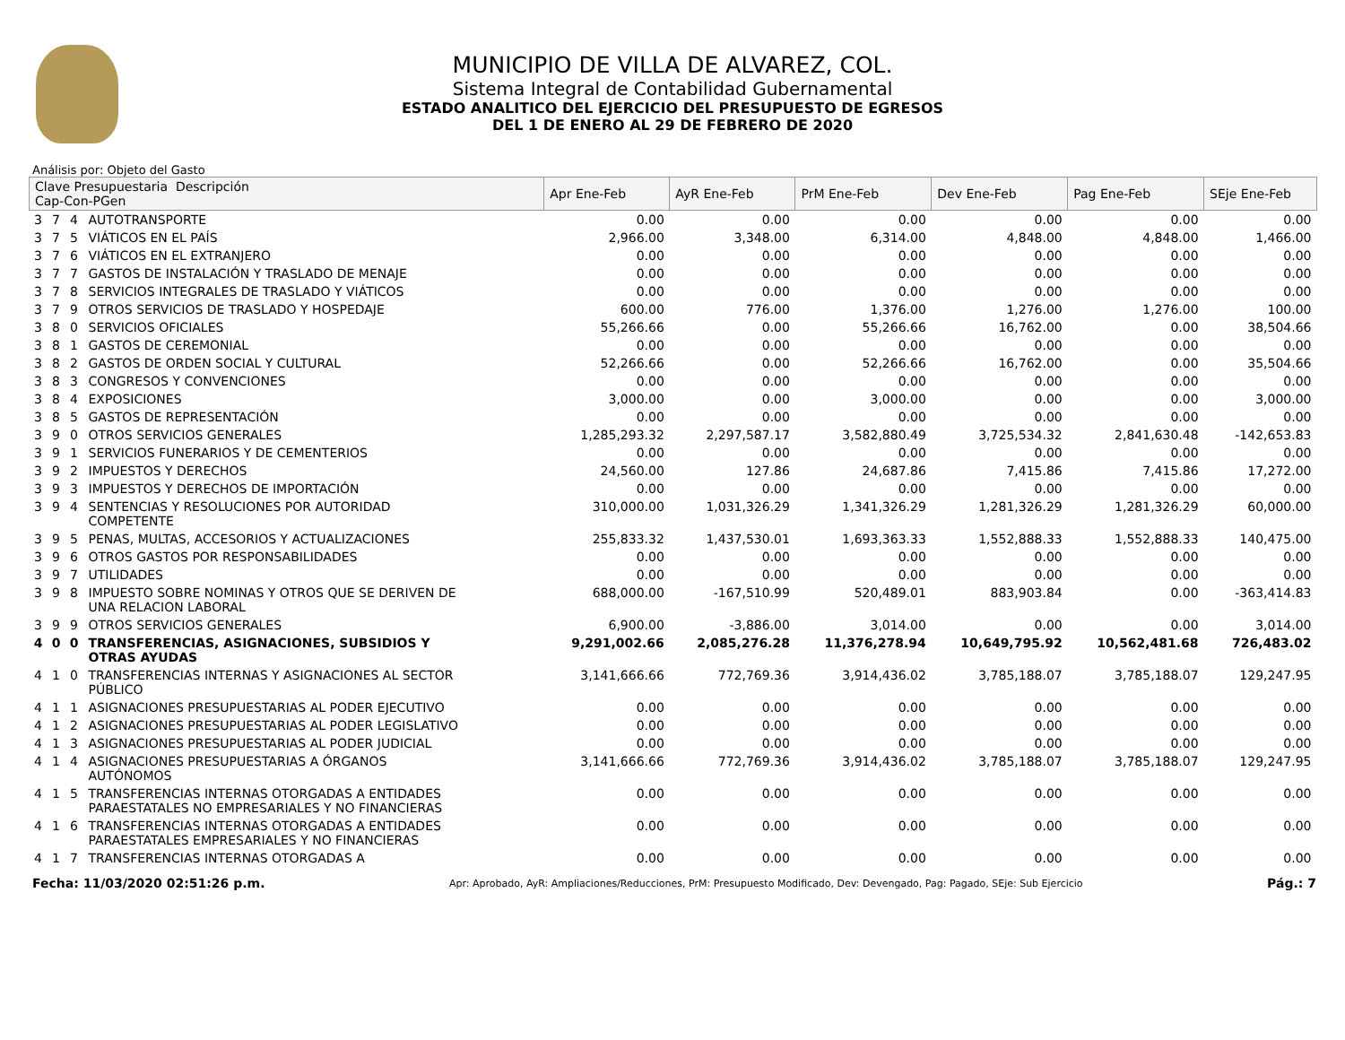MUNICIPIO DE VILLA DE ALVAREZ, COL.
Sistema Integral de Contabilidad Gubernamental
ESTADO ANALITICO DEL EJERCICIO DEL PRESUPUESTO DE EGRESOS
DEL 1 DE ENERO AL 29 DE FEBRERO DE 2020
Análisis por: Objeto del Gasto
| Clave Presupuestaria Descripción Cap-Con-PGen | | | | Apr Ene-Feb | AyR Ene-Feb | PrM Ene-Feb | Dev Ene-Feb | Pag Ene-Feb | SEje Ene-Feb |
| --- | --- | --- | --- | --- | --- | --- | --- | --- | --- |
| 3 | 7 | 4 | AUTOTRANSPORTE | 0.00 | 0.00 | 0.00 | 0.00 | 0.00 | 0.00 |
| 3 | 7 | 5 | VIÁTICOS EN EL PAÍS | 2,966.00 | 3,348.00 | 6,314.00 | 4,848.00 | 4,848.00 | 1,466.00 |
| 3 | 7 | 6 | VIÁTICOS EN EL EXTRANJERO | 0.00 | 0.00 | 0.00 | 0.00 | 0.00 | 0.00 |
| 3 | 7 | 7 | GASTOS DE INSTALACIÓN Y TRASLADO DE MENAJE | 0.00 | 0.00 | 0.00 | 0.00 | 0.00 | 0.00 |
| 3 | 7 | 8 | SERVICIOS INTEGRALES DE TRASLADO Y VIÁTICOS | 0.00 | 0.00 | 0.00 | 0.00 | 0.00 | 0.00 |
| 3 | 7 | 9 | OTROS SERVICIOS DE TRASLADO Y HOSPEDAJE | 600.00 | 776.00 | 1,376.00 | 1,276.00 | 1,276.00 | 100.00 |
| 3 | 8 | 0 | SERVICIOS OFICIALES | 55,266.66 | 0.00 | 55,266.66 | 16,762.00 | 0.00 | 38,504.66 |
| 3 | 8 | 1 | GASTOS DE CEREMONIAL | 0.00 | 0.00 | 0.00 | 0.00 | 0.00 | 0.00 |
| 3 | 8 | 2 | GASTOS DE ORDEN SOCIAL Y CULTURAL | 52,266.66 | 0.00 | 52,266.66 | 16,762.00 | 0.00 | 35,504.66 |
| 3 | 8 | 3 | CONGRESOS Y CONVENCIONES | 0.00 | 0.00 | 0.00 | 0.00 | 0.00 | 0.00 |
| 3 | 8 | 4 | EXPOSICIONES | 3,000.00 | 0.00 | 3,000.00 | 0.00 | 0.00 | 3,000.00 |
| 3 | 8 | 5 | GASTOS DE REPRESENTACIÓN | 0.00 | 0.00 | 0.00 | 0.00 | 0.00 | 0.00 |
| 3 | 9 | 0 | OTROS SERVICIOS GENERALES | 1,285,293.32 | 2,297,587.17 | 3,582,880.49 | 3,725,534.32 | 2,841,630.48 | -142,653.83 |
| 3 | 9 | 1 | SERVICIOS FUNERARIOS Y DE CEMENTERIOS | 0.00 | 0.00 | 0.00 | 0.00 | 0.00 | 0.00 |
| 3 | 9 | 2 | IMPUESTOS Y DERECHOS | 24,560.00 | 127.86 | 24,687.86 | 7,415.86 | 7,415.86 | 17,272.00 |
| 3 | 9 | 3 | IMPUESTOS Y DERECHOS DE IMPORTACIÓN | 0.00 | 0.00 | 0.00 | 0.00 | 0.00 | 0.00 |
| 3 | 9 | 4 | SENTENCIAS Y RESOLUCIONES POR AUTORIDAD COMPETENTE | 310,000.00 | 1,031,326.29 | 1,341,326.29 | 1,281,326.29 | 1,281,326.29 | 60,000.00 |
| 3 | 9 | 5 | PENAS, MULTAS, ACCESORIOS Y ACTUALIZACIONES | 255,833.32 | 1,437,530.01 | 1,693,363.33 | 1,552,888.33 | 1,552,888.33 | 140,475.00 |
| 3 | 9 | 6 | OTROS GASTOS POR RESPONSABILIDADES | 0.00 | 0.00 | 0.00 | 0.00 | 0.00 | 0.00 |
| 3 | 9 | 7 | UTILIDADES | 0.00 | 0.00 | 0.00 | 0.00 | 0.00 | 0.00 |
| 3 | 9 | 8 | IMPUESTO SOBRE NOMINAS Y OTROS QUE SE DERIVEN DE UNA RELACION LABORAL | 688,000.00 | -167,510.99 | 520,489.01 | 883,903.84 | 0.00 | -363,414.83 |
| 3 | 9 | 9 | OTROS SERVICIOS GENERALES | 6,900.00 | -3,886.00 | 3,014.00 | 0.00 | 0.00 | 3,014.00 |
| 4 | 0 | 0 | TRANSFERENCIAS, ASIGNACIONES, SUBSIDIOS Y OTRAS AYUDAS | 9,291,002.66 | 2,085,276.28 | 11,376,278.94 | 10,649,795.92 | 10,562,481.68 | 726,483.02 |
| 4 | 1 | 0 | TRANSFERENCIAS INTERNAS Y ASIGNACIONES AL SECTOR PÚBLICO | 3,141,666.66 | 772,769.36 | 3,914,436.02 | 3,785,188.07 | 3,785,188.07 | 129,247.95 |
| 4 | 1 | 1 | ASIGNACIONES PRESUPUESTARIAS AL PODER EJECUTIVO | 0.00 | 0.00 | 0.00 | 0.00 | 0.00 | 0.00 |
| 4 | 1 | 2 | ASIGNACIONES PRESUPUESTARIAS AL PODER LEGISLATIVO | 0.00 | 0.00 | 0.00 | 0.00 | 0.00 | 0.00 |
| 4 | 1 | 3 | ASIGNACIONES PRESUPUESTARIAS AL PODER JUDICIAL | 0.00 | 0.00 | 0.00 | 0.00 | 0.00 | 0.00 |
| 4 | 1 | 4 | ASIGNACIONES PRESUPUESTARIAS A ÓRGANOS AUTÓNOMOS | 3,141,666.66 | 772,769.36 | 3,914,436.02 | 3,785,188.07 | 3,785,188.07 | 129,247.95 |
| 4 | 1 | 5 | TRANSFERENCIAS INTERNAS OTORGADAS A ENTIDADES PARAESTATALES NO EMPRESARIALES Y NO FINANCIERAS | 0.00 | 0.00 | 0.00 | 0.00 | 0.00 | 0.00 |
| 4 | 1 | 6 | TRANSFERENCIAS INTERNAS OTORGADAS A ENTIDADES PARAESTATALES EMPRESARIALES Y NO FINANCIERAS | 0.00 | 0.00 | 0.00 | 0.00 | 0.00 | 0.00 |
| 4 | 1 | 7 | TRANSFERENCIAS INTERNAS OTORGADAS A | 0.00 | 0.00 | 0.00 | 0.00 | 0.00 | 0.00 |
Fecha: 11/03/2020 02:51:26 p.m. Apr: Aprobado, AyR: Ampliaciones/Reducciones, PrM: Presupuesto Modificado, Dev: Devengado, Pag: Pagado, SEje: Sub Ejercicio Pág.: 7